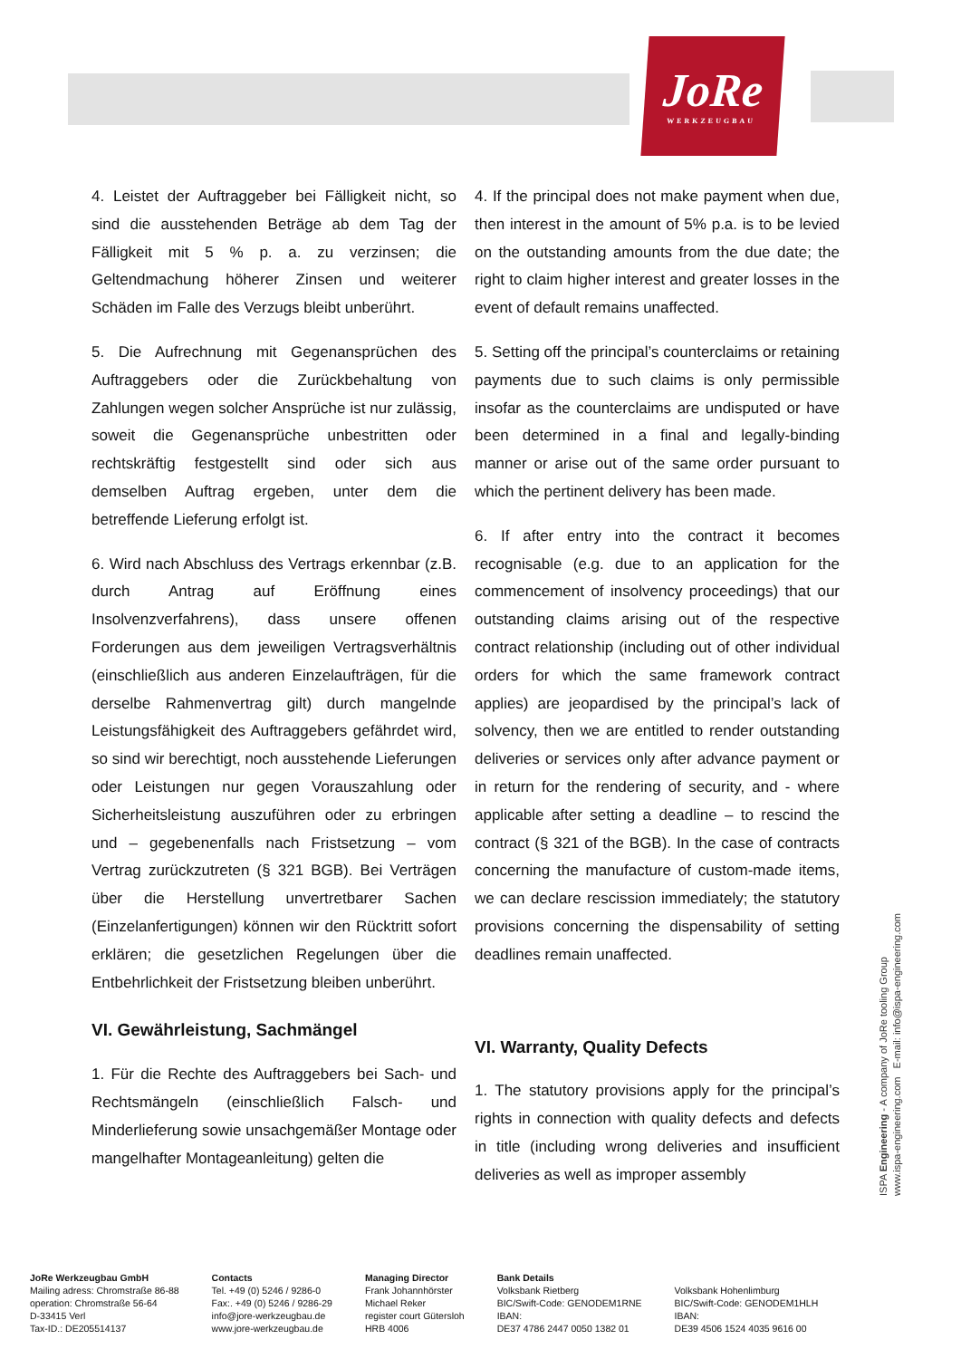JoRe
WERKZEUGBAU
4. Leistet der Auftraggeber bei Fälligkeit nicht, so sind die ausstehenden Beträge ab dem Tag der Fälligkeit mit 5 % p. a. zu verzinsen; die Geltendmachung höherer Zinsen und weiterer Schäden im Falle des Verzugs bleibt unberührt.
5. Die Aufrechnung mit Gegenansprüchen des Auftraggebers oder die Zurückbehaltung von Zahlungen wegen solcher Ansprüche ist nur zulässig, soweit die Gegenansprüche unbestritten oder rechtskräftig festgestellt sind oder sich aus demselben Auftrag ergeben, unter dem die betreffende Lieferung erfolgt ist.
6. Wird nach Abschluss des Vertrags erkennbar (z.B. durch Antrag auf Eröffnung eines Insolvenzverfahrens), dass unsere offenen Forderungen aus dem jeweiligen Vertrags­verhältnis (einschließlich aus anderen Einzel­aufträgen, für die derselbe Rahmenvertrag gilt) durch mangelnde Leistungsfähigkeit des Auftraggebers gefährdet wird, so sind wir berechtigt, noch ausstehende Lieferungen oder Leistungen nur gegen Vorauszahlung oder Sicherheitsleistung auszuführen oder zu erbringen und – gegebenenfalls nach Fristsetzung – vom Vertrag zurückzutreten (§ 321 BGB). Bei Verträgen über die Herstellung unvertretbarer Sachen (Einzelanfertigungen) können wir den Rücktritt sofort erklären; die gesetzlichen Regelungen über die Entbehrlichkeit der Fristsetzung bleiben unberührt.
VI. Gewährleistung, Sachmängel
1. Für die Rechte des Auftraggebers bei Sach- und Rechtsmängeln (einschließlich Falsch- und Minderlieferung sowie unsachgemäßer Montage oder mangelhafter Montageanleitung) gelten die
4. If the principal does not make payment when due, then interest in the amount of 5% p.a. is to be levied on the outstanding amounts from the due date; the right to claim higher interest and greater losses in the event of default remains unaffected.
5. Setting off the principal’s counterclaims or retaining payments due to such claims is only permissible insofar as the counterclaims are undisputed or have been determined in a final and legally-binding manner or arise out of the same order pursuant to which the pertinent delivery has been made.
6. If after entry into the contract it becomes recognisable (e.g. due to an application for the commencement of insolvency proceedings) that our outstanding claims arising out of the respective contract relationship (including out of other individual orders for which the same framework contract applies) are jeopardised by the principal’s lack of solvency, then we are entitled to render outstanding deliveries or services only after advance payment or in return for the rendering of security, and - where applicable after setting a deadline – to rescind the contract (§ 321 of the BGB). In the case of contracts concerning the manufacture of custom-made items, we can declare rescission immediately; the statutory provisions concerning the dispensability of setting deadlines remain unaffected.
VI. Warranty, Quality Defects
1. The statutory provisions apply for the principal’s rights in connection with quality defects and defects in title (including wrong deliveries and insufficient deliveries as well as improper assembly
ISPA Engineering - A company of JoRe tooling Group
www.ispa-engineering.com E-mail: info@ispa-engineering.com
JoRe Werkzeugbau GmbH
Mailing adress: Chromstraße 86-88
operation: Chromstraße 56-64
D-33415 Verl
Tax-ID.: DE205514137
Contacts
Tel. +49 (0) 5246 / 9286-0
Fax:. +49 (0) 5246 / 9286-29
info@jore-werkzeugbau.de
www.jore-werkzeugbau.de
Managing Director
Frank Johannhörster
Michael Reker
register court Gütersloh
HRB 4006
Bank Details
Volksbank Rietberg
BIC/Swift-Code: GENODEM1RNE
IBAN:
DE37 4786 2447 0050 1382 01
Volksbank Hohenlimburg
BIC/Swift-Code: GENODEM1HLH
IBAN:
DE39 4506 1524 4035 9616 00